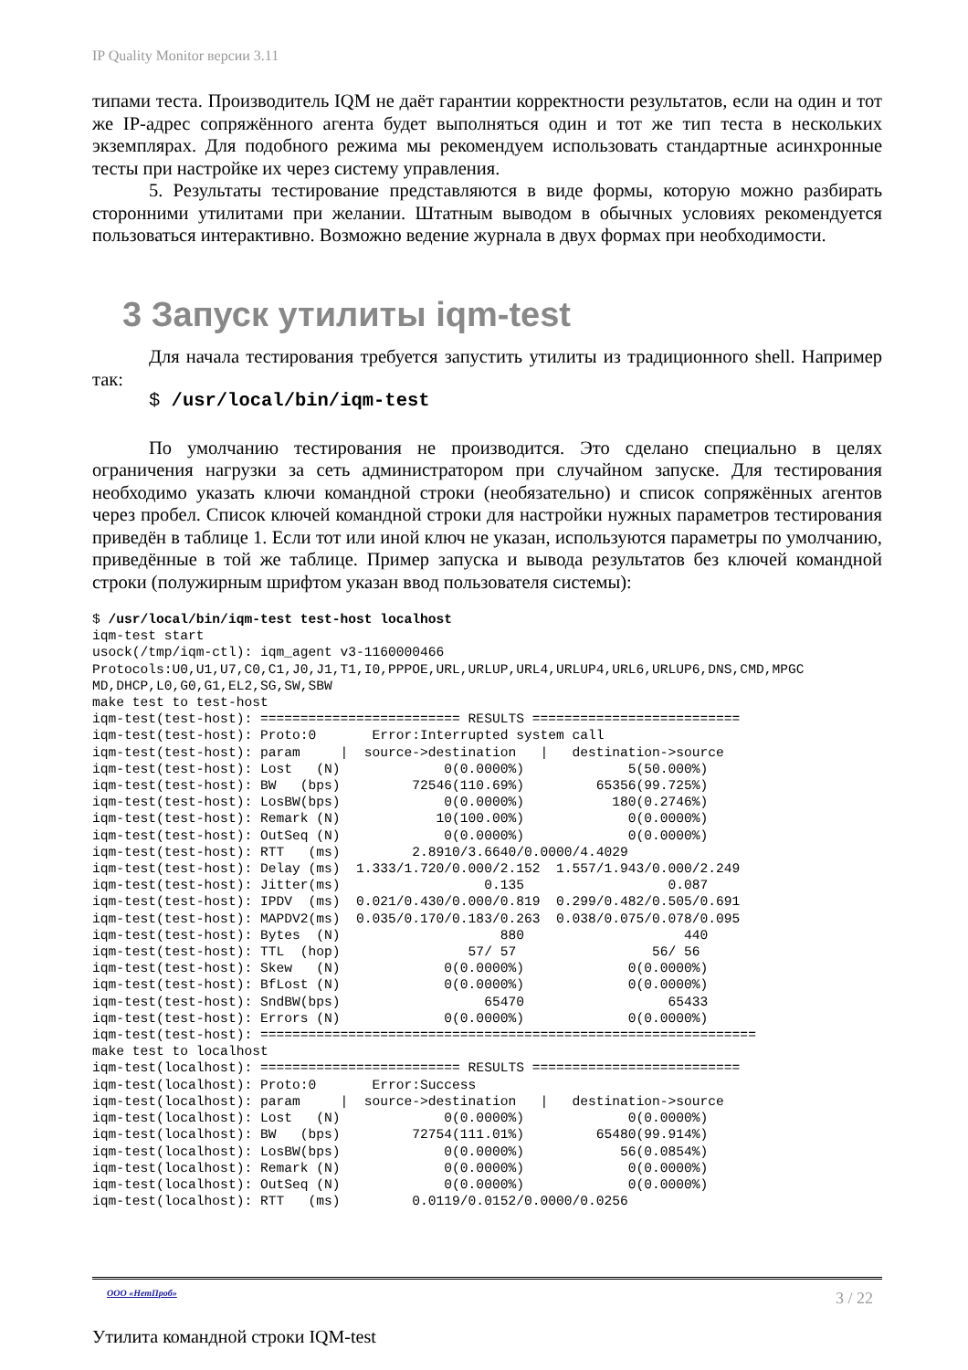IP Quality Monitor версии 3.11
типами теста. Производитель IQM не даёт гарантии корректности результатов, если на один и тот же IP-адрес сопряжённого агента будет выполняться один и тот же тип теста в нескольких экземплярах. Для подобного режима мы рекомендуем использовать стандартные асинхронные тесты при настройке их через систему управления.
5. Результаты тестирование представляются в виде формы, которую можно разбирать сторонними утилитами при желании. Штатным выводом в обычных условиях рекомендуется пользоваться интерактивно. Возможно ведение журнала в двух формах при необходимости.
3 Запуск утилиты iqm-test
Для начала тестирования требуется запустить утилиты из традиционного shell. Например так:
$ /usr/local/bin/iqm-test
По умолчанию тестирования не производится. Это сделано специально в целях ограничения нагрузки за сеть администратором при случайном запуске. Для тестирования необходимо указать ключи командной строки (необязательно) и список сопряжённых агентов через пробел. Список ключей командной строки для настройки нужных параметров тестирования приведён в таблице 1. Если тот или иной ключ не указан, используются параметры по умолчанию, приведённые в той же таблице. Пример запуска и вывода результатов без ключей командной строки (полужирным шрифтом указан ввод пользователя системы):
$ /usr/local/bin/iqm-test test-host localhost
iqm-test start
usock(/tmp/iqm-ctl): iqm_agent v3-1160000466
Protocols:U0,U1,U7,C0,C1,J0,J1,T1,I0,PPPOE,URL,URLUP,URL4,URLUP4,URL6,URLUP6,DNS,CMD,MPGC
MD,DHCP,L0,G0,G1,EL2,SG,SW,SBW
make test to test-host
iqm-test(test-host): ========================= RESULTS ==========================
iqm-test(test-host): Proto:0       Error:Interrupted system call
iqm-test(test-host): param     |  source->destination   |   destination->source
iqm-test(test-host): Lost   (N)             0(0.0000%)             5(50.000%)
iqm-test(test-host): BW   (bps)         72546(110.69%)         65356(99.725%)
iqm-test(test-host): LosBW(bps)             0(0.0000%)           180(0.2746%)
iqm-test(test-host): Remark (N)            10(100.00%)             0(0.0000%)
iqm-test(test-host): OutSeq (N)             0(0.0000%)             0(0.0000%)
iqm-test(test-host): RTT   (ms)         2.8910/3.6640/0.0000/4.4029
iqm-test(test-host): Delay (ms)  1.333/1.720/0.000/2.152  1.557/1.943/0.000/2.249
iqm-test(test-host): Jitter(ms)                  0.135                  0.087
iqm-test(test-host): IPDV  (ms)  0.021/0.430/0.000/0.819  0.299/0.482/0.505/0.691
iqm-test(test-host): MAPDV2(ms)  0.035/0.170/0.183/0.263  0.038/0.075/0.078/0.095
iqm-test(test-host): Bytes  (N)                    880                    440
iqm-test(test-host): TTL  (hop)                57/ 57                 56/ 56
iqm-test(test-host): Skew   (N)             0(0.0000%)             0(0.0000%)
iqm-test(test-host): BfLost (N)             0(0.0000%)             0(0.0000%)
iqm-test(test-host): SndBW(bps)                  65470                  65433
iqm-test(test-host): Errors (N)             0(0.0000%)             0(0.0000%)
iqm-test(test-host): ==============================================================
make test to localhost
iqm-test(localhost): ========================= RESULTS ==========================
iqm-test(localhost): Proto:0       Error:Success
iqm-test(localhost): param     |  source->destination   |   destination->source
iqm-test(localhost): Lost   (N)             0(0.0000%)             0(0.0000%)
iqm-test(localhost): BW   (bps)         72754(111.01%)         65480(99.914%)
iqm-test(localhost): LosBW(bps)             0(0.0000%)            56(0.0854%)
iqm-test(localhost): Remark (N)             0(0.0000%)             0(0.0000%)
iqm-test(localhost): OutSeq (N)             0(0.0000%)             0(0.0000%)
iqm-test(localhost): RTT   (ms)         0.0119/0.0152/0.0000/0.0256
ООО «НетПроб»
3 / 22
Утилита командной строки IQM-test